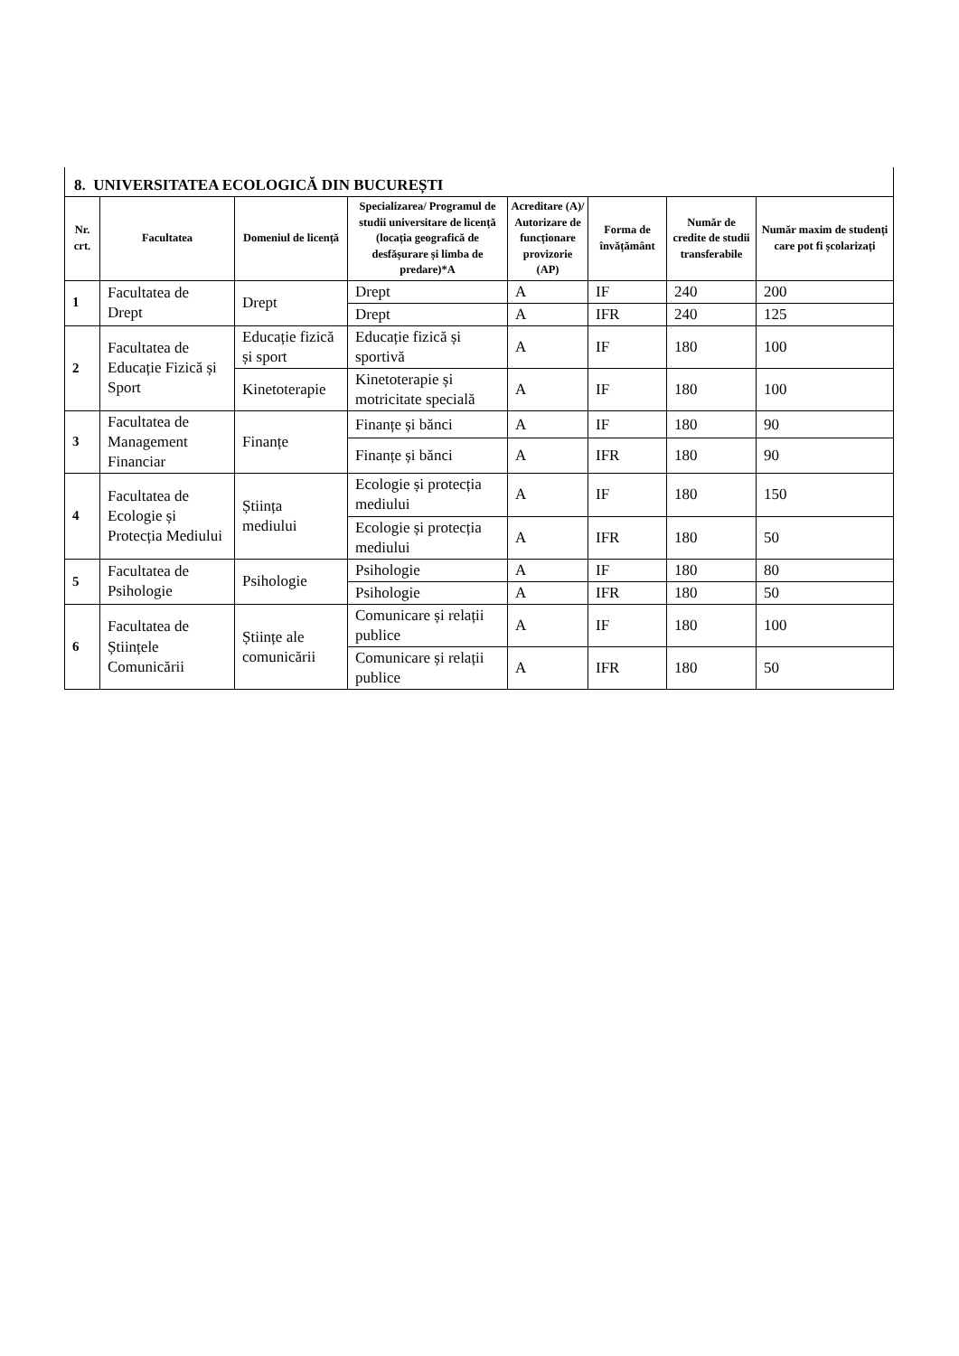8. UNIVERSITATEA ECOLOGICĂ DIN BUCUREȘTI
| Nr. crt. | Facultatea | Domeniul de licență | Specializarea/ Programul de studii universitare de licență (locația geografică de desfășurare și limba de predare)*A | Acreditare (A)/ Autorizare de funcționare provizorie (AP) | Forma de învățământ | Număr de credite de studii transferabile | Număr maxim de studenți care pot fi școlarizați |
| --- | --- | --- | --- | --- | --- | --- | --- |
| 1 | Facultatea de Drept | Drept | Drept | A | IF | 240 | 200 |
| | | | Drept | A | IFR | 240 | 125 |
| 2 | Facultatea de Educație Fizică și Sport | Educație fizică și sport | Educație fizică și sportivă | A | IF | 180 | 100 |
| | | Kinetoterapie | Kinetoterapie și motricitate specială | A | IF | 180 | 100 |
| 3 | Facultatea de Management Financiar | Finanțe | Finanțe și bănci | A | IF | 180 | 90 |
| | | | Finanțe și bănci | A | IFR | 180 | 90 |
| 4 | Facultatea de Ecologie și Protecția Mediului | Știința mediului | Ecologie și protecția mediului | A | IF | 180 | 150 |
| | | | Ecologie și protecția mediului | A | IFR | 180 | 50 |
| 5 | Facultatea de Psihologie | Psihologie | Psihologie | A | IF | 180 | 80 |
| | | | Psihologie | A | IFR | 180 | 50 |
| 6 | Facultatea de Științele Comunicării | Științe ale comunicării | Comunicare și relații publice | A | IF | 180 | 100 |
| | | | Comunicare și relații publice | A | IFR | 180 | 50 |